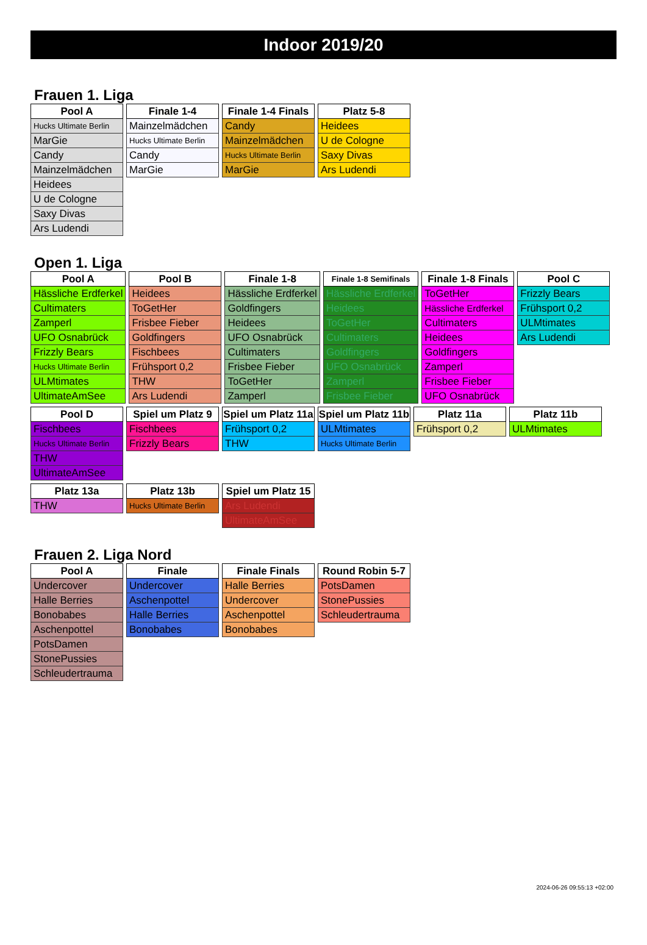Indoor 2019/20
Frauen 1. Liga
| Pool A |
| --- |
| Hucks Ultimate Berlin |
| MarGie |
| Candy |
| Mainzelmädchen |
| Heidees |
| U de Cologne |
| Saxy Divas |
| Ars Ludendi |
| Finale 1-4 |
| --- |
| Mainzelmädchen |
| Hucks Ultimate Berlin |
| Candy |
| MarGie |
| Finale 1-4 Finals |
| --- |
| Candy |
| Mainzelmädchen |
| Hucks Ultimate Berlin |
| MarGie |
| Platz 5-8 |
| --- |
| Heidees |
| U de Cologne |
| Saxy Divas |
| Ars Ludendi |
Open 1. Liga
| Pool A |
| --- |
| Hässliche Erdferkel |
| Cultimaters |
| Zamperl |
| UFO Osnabrück |
| Frizzly Bears |
| Hucks Ultimate Berlin |
| ULMtimates |
| UltimateAmSee |
| Pool B |
| --- |
| Heidees |
| ToGetHer |
| Frisbee Fieber |
| Goldfingers |
| Fischbees |
| Frühsport 0,2 |
| THW |
| Ars Ludendi |
| Finale 1-8 |
| --- |
| Hässliche Erdferkel |
| Goldfingers |
| Heidees |
| UFO Osnabrück |
| Cultimaters |
| Frisbee Fieber |
| ToGetHer |
| Zamperl |
| Finale 1-8 Semifinals |
| --- |
| Hässliche Erdferkel |
| Heidees |
| ToGetHer |
| Cultimaters |
| Goldfingers |
| UFO Osnabrück |
| Zamperl |
| Frisbee Fieber |
| Finale 1-8 Finals |
| --- |
| ToGetHer |
| Hässliche Erdferkel |
| Cultimaters |
| Heidees |
| Goldfingers |
| Zamperl |
| Frisbee Fieber |
| UFO Osnabrück |
| Pool C |
| --- |
| Frizzly Bears |
| Frühsport 0,2 |
| ULMtimates |
| Ars Ludendi |
| Pool D |
| --- |
| Fischbees |
| Hucks Ultimate Berlin |
| THW |
| UltimateAmSee |
| Spiel um Platz 9 |
| --- |
| Fischbees |
| Frizzly Bears |
| Spiel um Platz 11a |
| --- |
| Frühsport 0,2 |
| THW |
| Spiel um Platz 11b |
| --- |
| ULMtimates |
| Hucks Ultimate Berlin |
| Platz 11a |
| --- |
| Frühsport 0,2 |
| Platz 11b |
| --- |
| ULMtimates |
| Platz 13a |
| --- |
| THW |
| Platz 13b |
| --- |
| Hucks Ultimate Berlin |
| Spiel um Platz 15 |
| --- |
| Ars Ludendi |
| UltimateAmSee |
Frauen 2. Liga Nord
| Pool A |
| --- |
| Undercover |
| Halle Berries |
| Bonobabes |
| Aschenpottel |
| PotsDamen |
| StonePussies |
| Schleudertrauma |
| Finale |
| --- |
| Undercover |
| Aschenpottel |
| Halle Berries |
| Bonobabes |
| Finale Finals |
| --- |
| Halle Berries |
| Undercover |
| Aschenpottel |
| Bonobabes |
| Round Robin 5-7 |
| --- |
| PotsDamen |
| StonePussies |
| Schleudertrauma |
2024-06-26 09:55:13 +02:00